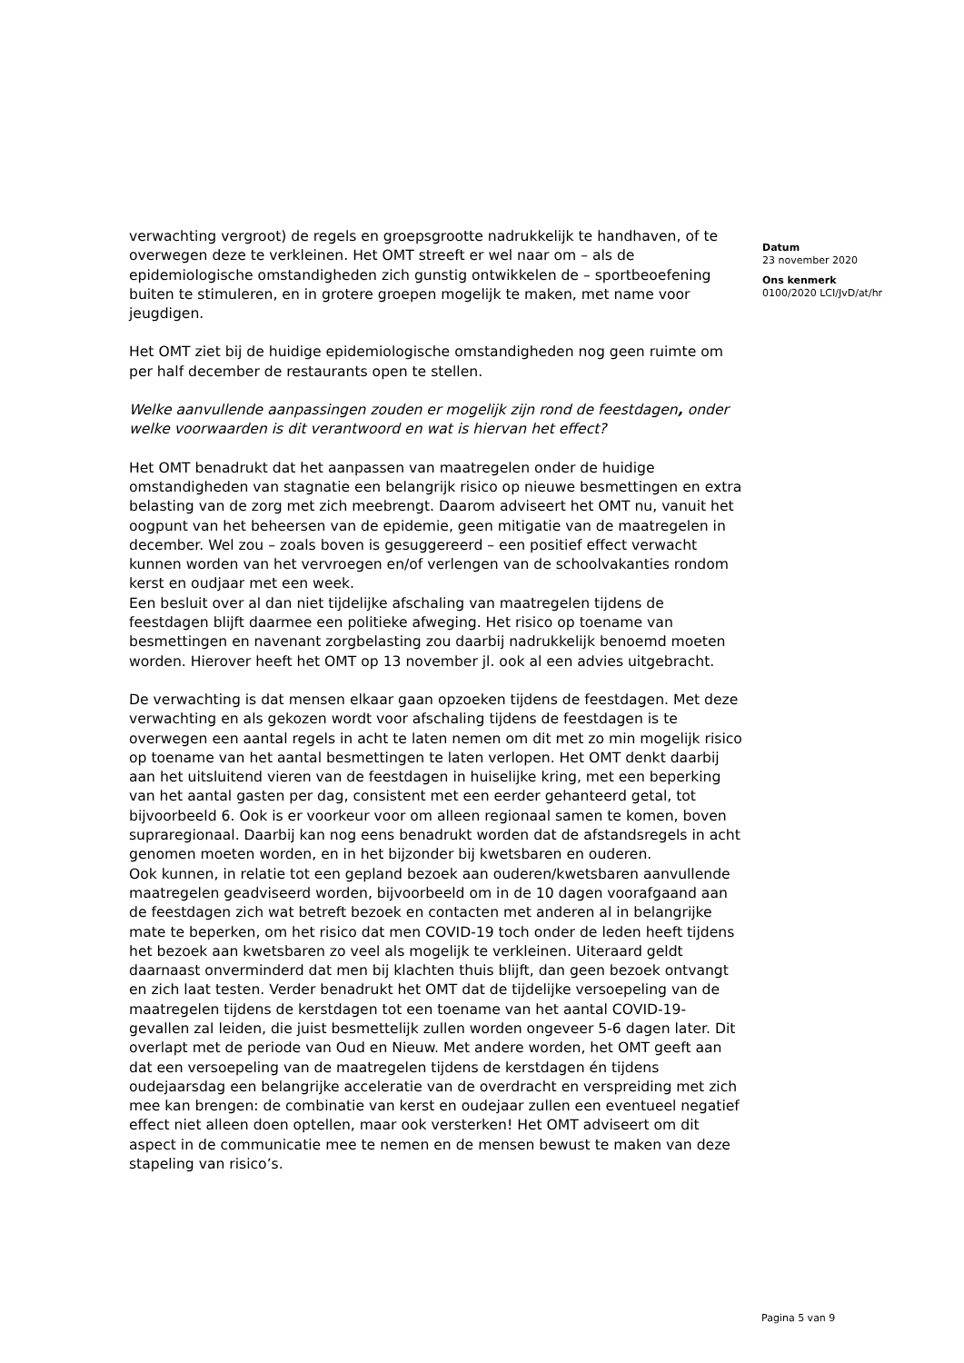verwachting vergroot) de regels en groepsgrootte nadrukkelijk te handhaven, of te overwegen deze te verkleinen. Het OMT streeft er wel naar om – als de epidemiologische omstandigheden zich gunstig ontwikkelen de – sportbeoefening buiten te stimuleren, en in grotere groepen mogelijk te maken, met name voor jeugdigen.
Het OMT ziet bij de huidige epidemiologische omstandigheden nog geen ruimte om per half december de restaurants open te stellen.
Welke aanvullende aanpassingen zouden er mogelijk zijn rond de feestdagen, onder welke voorwaarden is dit verantwoord en wat is hiervan het effect?
Het OMT benadrukt dat het aanpassen van maatregelen onder de huidige omstandigheden van stagnatie een belangrijk risico op nieuwe besmettingen en extra belasting van de zorg met zich meebrengt. Daarom adviseert het OMT nu, vanuit het oogpunt van het beheersen van de epidemie, geen mitigatie van de maatregelen in december. Wel zou – zoals boven is gesuggereerd – een positief effect verwacht kunnen worden van het vervroegen en/of verlengen van de schoolvakanties rondom kerst en oudjaar met een week.
Een besluit over al dan niet tijdelijke afschaling van maatregelen tijdens de feestdagen blijft daarmee een politieke afweging. Het risico op toename van besmettingen en navenant zorgbelasting zou daarbij nadrukkelijk benoemd moeten worden. Hierover heeft het OMT op 13 november jl. ook al een advies uitgebracht.
De verwachting is dat mensen elkaar gaan opzoeken tijdens de feestdagen. Met deze verwachting en als gekozen wordt voor afschaling tijdens de feestdagen is te overwegen een aantal regels in acht te laten nemen om dit met zo min mogelijk risico op toename van het aantal besmettingen te laten verlopen. Het OMT denkt daarbij aan het uitsluitend vieren van de feestdagen in huiselijke kring, met een beperking van het aantal gasten per dag, consistent met een eerder gehanteerd getal, tot bijvoorbeeld 6. Ook is er voorkeur voor om alleen regionaal samen te komen, boven supraregionaal. Daarbij kan nog eens benadrukt worden dat de afstandsregels in acht genomen moeten worden, en in het bijzonder bij kwetsbaren en ouderen.
Ook kunnen, in relatie tot een gepland bezoek aan ouderen/kwetsbaren aanvullende maatregelen geadviseerd worden, bijvoorbeeld om in de 10 dagen voorafgaand aan de feestdagen zich wat betreft bezoek en contacten met anderen al in belangrijke mate te beperken, om het risico dat men COVID-19 toch onder de leden heeft tijdens het bezoek aan kwetsbaren zo veel als mogelijk te verkleinen. Uiteraard geldt daarnaast onverminderd dat men bij klachten thuis blijft, dan geen bezoek ontvangt en zich laat testen. Verder benadrukt het OMT dat de tijdelijke versoepeling van de maatregelen tijdens de kerstdagen tot een toename van het aantal COVID-19-gevallen zal leiden, die juist besmettelijk zullen worden ongeveer 5-6 dagen later. Dit overlapt met de periode van Oud en Nieuw. Met andere worden, het OMT geeft aan dat een versoepeling van de maatregelen tijdens de kerstdagen én tijdens oudejaarsdag een belangrijke acceleratie van de overdracht en verspreiding met zich mee kan brengen: de combinatie van kerst en oudejaar zullen een eventueel negatief effect niet alleen doen optellen, maar ook versterken! Het OMT adviseert om dit aspect in de communicatie mee te nemen en de mensen bewust te maken van deze stapeling van risico’s.
Datum
23 november 2020
Ons kenmerk
0100/2020 LCI/JvD/at/hr
Pagina 5 van 9